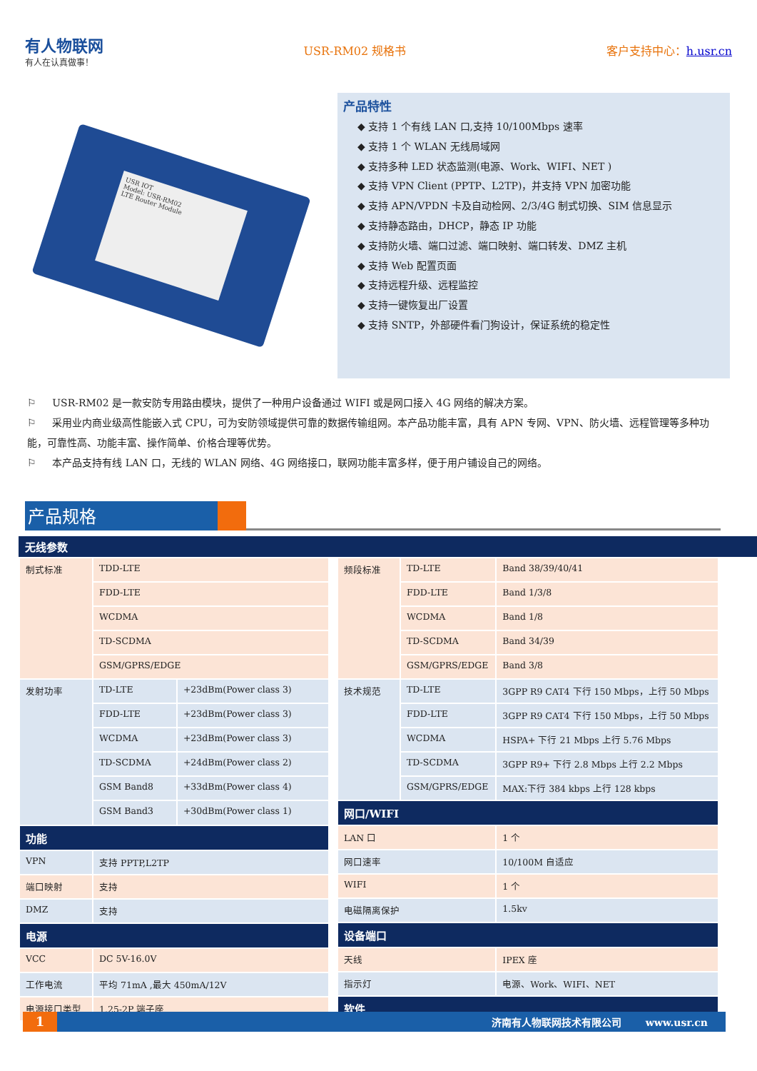有人物联网
有人在认真做事！
USR-RM02 规格书 客户支持中心：h.usr.cn
USR IOT
Model: USR-RM02
LTE Router Module
产品特性
◆ 支持 1 个有线 LAN 口,支持 10/100Mbps 速率
◆ 支持 1 个 WLAN 无线局域网
◆ 支持多种 LED 状态监测(电源、Work、WIFI、NET )
◆ 支持 VPN Client (PPTP、L2TP)，并支持 VPN 加密功能
◆ 支持 APN/VPDN 卡及自动检网、2/3/4G 制式切换、SIM 信息显示
◆ 支持静态路由，DHCP，静态 IP 功能
◆ 支持防火墙、端口过滤、端口映射、端口转发、DMZ 主机
◆ 支持 Web 配置页面
◆ 支持远程升级、远程监控
◆ 支持一键恢复出厂设置
◆ 支持 SNTP，外部硬件看门狗设计，保证系统的稳定性
⚐ USR-RM02 是一款安防专用路由模块，提供了一种用户设备通过 WIFI 或是网口接入 4G 网络的解决方案。
⚐ 采用业内商业级高性能嵌入式 CPU，可为安防领域提供可靠的数据传输组网。本产品功能丰富，具有 APN 专网、VPN、防火墙、远程管理等多种功能，可靠性高、功能丰富、操作简单、价格合理等优势。
⚐ 本产品支持有线 LAN 口，无线的 WLAN 网络、4G 网络接口，联网功能丰富多样，便于用户铺设自己的网络。
产品规格
无线参数
| 制式标准 | TDD-LTE | |
| | FDD-LTE | |
| | WCDMA | |
| | TD-SCDMA | |
| | GSM/GPRS/EDGE | |
| 发射功率 | TD-LTE | +23dBm(Power class 3) |
| | FDD-LTE | +23dBm(Power class 3) |
| | WCDMA | +23dBm(Power class 3) |
| | TD-SCDMA | +24dBm(Power class 2) |
| | GSM Band8 | +33dBm(Power class 4) |
| | GSM Band3 | +30dBm(Power class 1) |
| 功能 | | |
| VPN | 支持 PPTP,L2TP | |
| 端口映射 | 支持 | |
| DMZ | 支持 | |
| 电源 | | |
| VCC | DC 5V-16.0V | |
| 工作电流 | 平均 71mA ,最大 450mA/12V | |
| 电源接口类型 | 1.25-2P 端子座 | |
| 频段标准 | TD-LTE | Band 38/39/40/41 |
| | FDD-LTE | Band 1/3/8 |
| | WCDMA | Band 1/8 |
| | TD-SCDMA | Band 34/39 |
| | GSM/GPRS/EDGE | Band 3/8 |
| 技术规范 | TD-LTE | 3GPP R9 CAT4 下行 150 Mbps，上行 50 Mbps |
| | FDD-LTE | 3GPP R9 CAT4 下行 150 Mbps，上行 50 Mbps |
| | WCDMA | HSPA+ 下行 21 Mbps 上行 5.76 Mbps |
| | TD-SCDMA | 3GPP R9+ 下行 2.8 Mbps 上行 2.2 Mbps |
| | GSM/GPRS/EDGE | MAX:下行 384 kbps 上行 128 kbps |
| 网口/WIFI | | |
| LAN 口 | | 1 个 |
| 网口速率 | | 10/100M 自适应 |
| WIFI | | 1 个 |
| 电磁隔离保护 | | 1.5kv |
| 设备端口 | | |
| 天线 | | IPEX 座 |
| 指示灯 | | 电源、Work、WIFI、NET |
| 软件 | | |
1 济南有人物联网技术有限公司 www.usr.cn